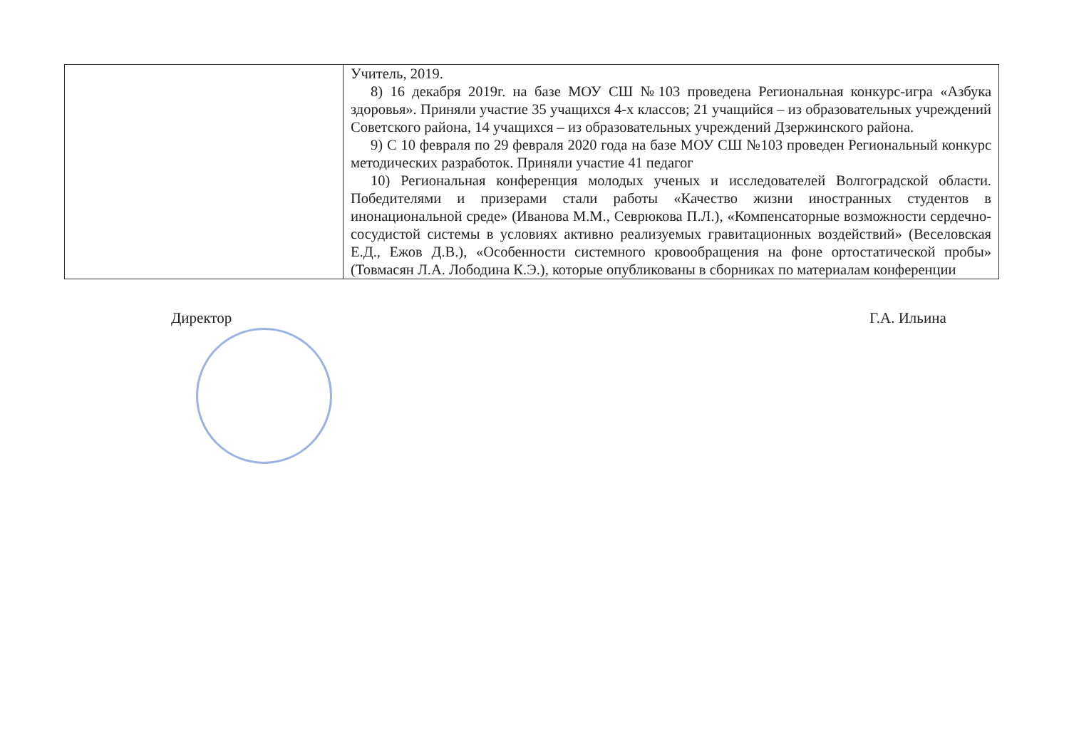| | Учитель, 2019. 8) 16 декабря 2019г. на базе МОУ СШ №103 проведена Региональная конкурс-игра «Азбука здоровья». Приняли участие 35 учащихся 4-х классов; 21 учащийся – из образовательных учреждений Советского района, 14 учащихся – из образовательных учреждений Дзержинского района. 9) С 10 февраля по 29 февраля 2020 года на базе МОУ СШ №103 проведен Региональный конкурс методических разработок. Приняли участие 41 педагог 10) Региональная конференция молодых ученых и исследователей Волгоградской области. Победителями и призерами стали работы «Качество жизни иностранных студентов в инонациональной среде» (Иванова М.М., Севрюкова П.Л.), «Компенсаторные возможности сердечно-сосудистой системы в условиях активно реализуемых гравитационных воздействий» (Веселовская Е.Д., Ежов Д.В.), «Особенности системного кровообращения на фоне ортостатической пробы» (Товмасян Л.А. Лободина К.Э.), которые опубликованы в сборниках по материалам конференции |
Директор Г.А. Ильина